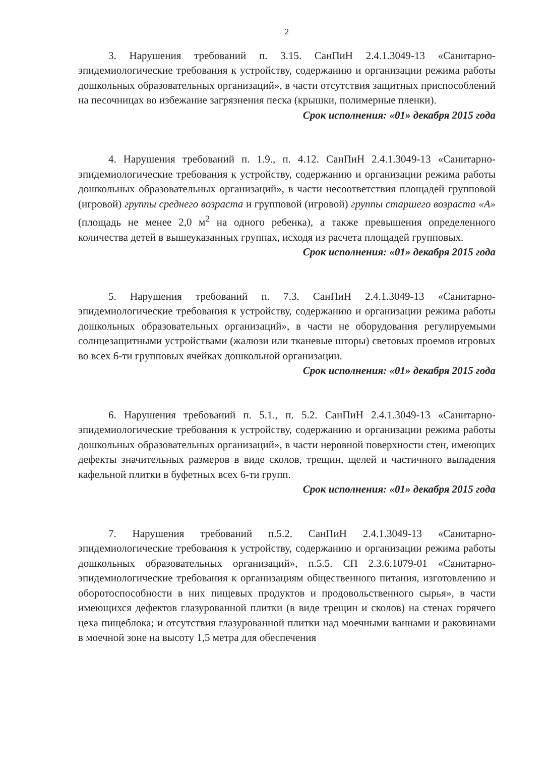2
3. Нарушения требований п. 3.15. СанПиН 2.4.1.3049-13 «Санитарно-эпидемиологические требования к устройству, содержанию и организации режима работы дошкольных образовательных организаций», в части отсутствия защитных приспособлений на песочницах во избежание загрязнения песка (крышки, полимерные пленки).
Срок исполнения: «01» декабря 2015 года
4. Нарушения требований п. 1.9., п. 4.12. СанПиН 2.4.1.3049-13 «Санитарно-эпидемиологические требования к устройству, содержанию и организации режима работы дошкольных образовательных организаций», в части несоответствия площадей групповой (игровой) группы среднего возраста и групповой (игровой) группы старшего возраста «А» (площадь не менее 2,0 м<sup>2</sup> на одного ребенка), а также превышения определенного количества детей в вышеуказанных группах, исходя из расчета площадей групповых.
Срок исполнения: «01» декабря 2015 года
5. Нарушения требований п. 7.3. СанПиН 2.4.1.3049-13 «Санитарно-эпидемиологические требования к устройству, содержанию и организации режима работы дошкольных образовательных организаций», в части не оборудования регулируемыми солнцезащитными устройствами (жалюзи или тканевые шторы) световых проемов игровых во всех 6-ти групповых ячейках дошкольной организации.
Срок исполнения: «01» декабря 2015 года
6. Нарушения требований п. 5.1., п. 5.2. СанПиН 2.4.1.3049-13 «Санитарно-эпидемиологические требования к устройству, содержанию и организации режима работы дошкольных образовательных организаций», в части неровной поверхности стен, имеющих дефекты значительных размеров в виде сколов, трещин, щелей и частичного выпадения кафельной плитки в буфетных всех 6-ти групп.
Срок исполнения: «01» декабря 2015 года
7. Нарушения требований п.5.2. СанПиН 2.4.1.3049-13 «Санитарно-эпидемиологические требования к устройству, содержанию и организации режима работы дошкольных образовательных организаций», п.5.5. СП 2.3.6.1079-01 «Санитарно-эпидемиологические требования к организациям общественного питания, изготовлению и оборотоспособности в них пищевых продуктов и продовольственного сырья», в части имеющихся дефектов глазурованной плитки (в виде трещин и сколов) на стенах горячего цеха пищеблока; и отсутствия глазурованной плитки над моечными ваннами и раковинами в моечной зоне на высоту 1,5 метра для обеспечения